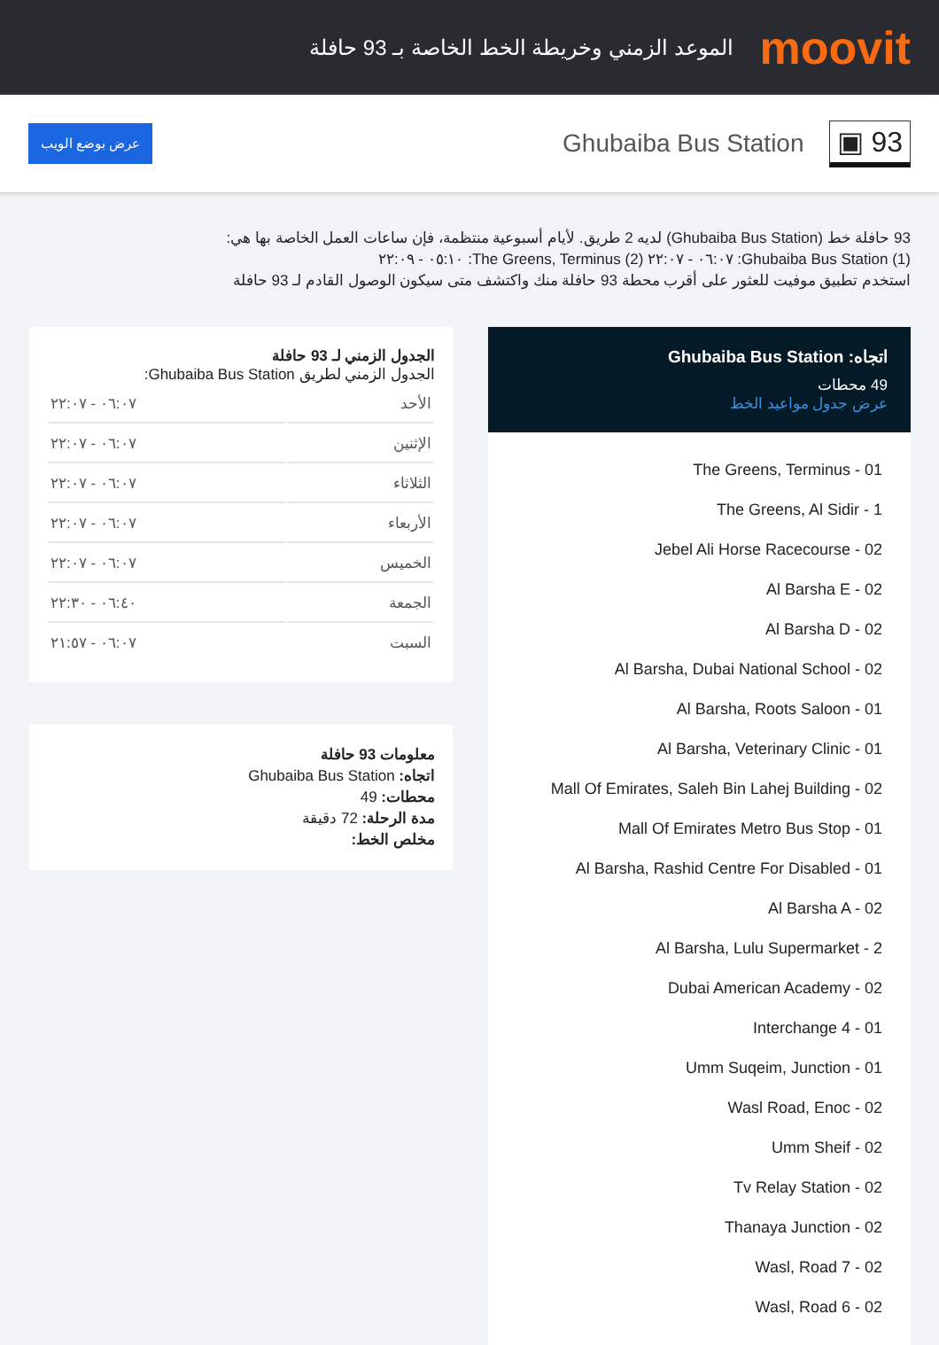moovit
الموعد الزمني وخريطة الخط الخاصة بـ 93 حافلة
93 ▣
Ghubaiba Bus Station
عرض بوضع الويب
93 حافلة خط (Ghubaiba Bus Station) لديه 2 طريق. لأيام أسبوعية منتظمة، فإن ساعات العمل الخاصة بها هي:
(1) Ghubaiba Bus Station: ٠٦:٠٧ - ٢٢:٠٧ (2) The Greens, Terminus: ٠٥:١٠ - ٢٢:٠٩
استخدم تطبيق موفيت للعثور على أقرب محطة 93 حافلة منك واكتشف متى سيكون الوصول القادم لـ 93 حافلة
اتجاه: Ghubaiba Bus Station
49 محطات
عرض جدول مواعيد الخط
The Greens, Terminus - 01
The Greens, Al Sidir - 1
Jebel Ali Horse Racecourse - 02
Al Barsha E - 02
Al Barsha D - 02
Al Barsha, Dubai National School - 02
Al Barsha, Roots Saloon - 01
Al Barsha, Veterinary Clinic - 01
Mall Of Emirates, Saleh Bin Lahej Building - 02
Mall Of Emirates Metro Bus Stop - 01
Al Barsha, Rashid Centre For Disabled - 01
Al Barsha A - 02
Al Barsha, Lulu Supermarket - 2
Dubai American Academy - 02
Interchange 4 - 01
Umm Suqeim, Junction - 01
Wasl Road, Enoc - 02
Umm Sheif - 02
Tv Relay Station - 02
Thanaya Junction - 02
Wasl, Road 7 - 02
Wasl, Road 6 - 02
الجدول الزمني لـ 93 حافلة
الجدول الزمني لطريق Ghubaiba Bus Station:
| الأحد | ٠٦:٠٧ - ٢٢:٠٧ |
| الإثنين | ٠٦:٠٧ - ٢٢:٠٧ |
| الثلاثاء | ٠٦:٠٧ - ٢٢:٠٧ |
| الأربعاء | ٠٦:٠٧ - ٢٢:٠٧ |
| الخميس | ٠٦:٠٧ - ٢٢:٠٧ |
| الجمعة | ٠٦:٤٠ - ٢٢:٣٠ |
| السبت | ٠٦:٠٧ - ٢١:٥٧ |
معلومات 93 حافلة
اتجاه: Ghubaiba Bus Station
محطات: 49
مدة الرحلة: 72 دقيقة
مخلص الخط: